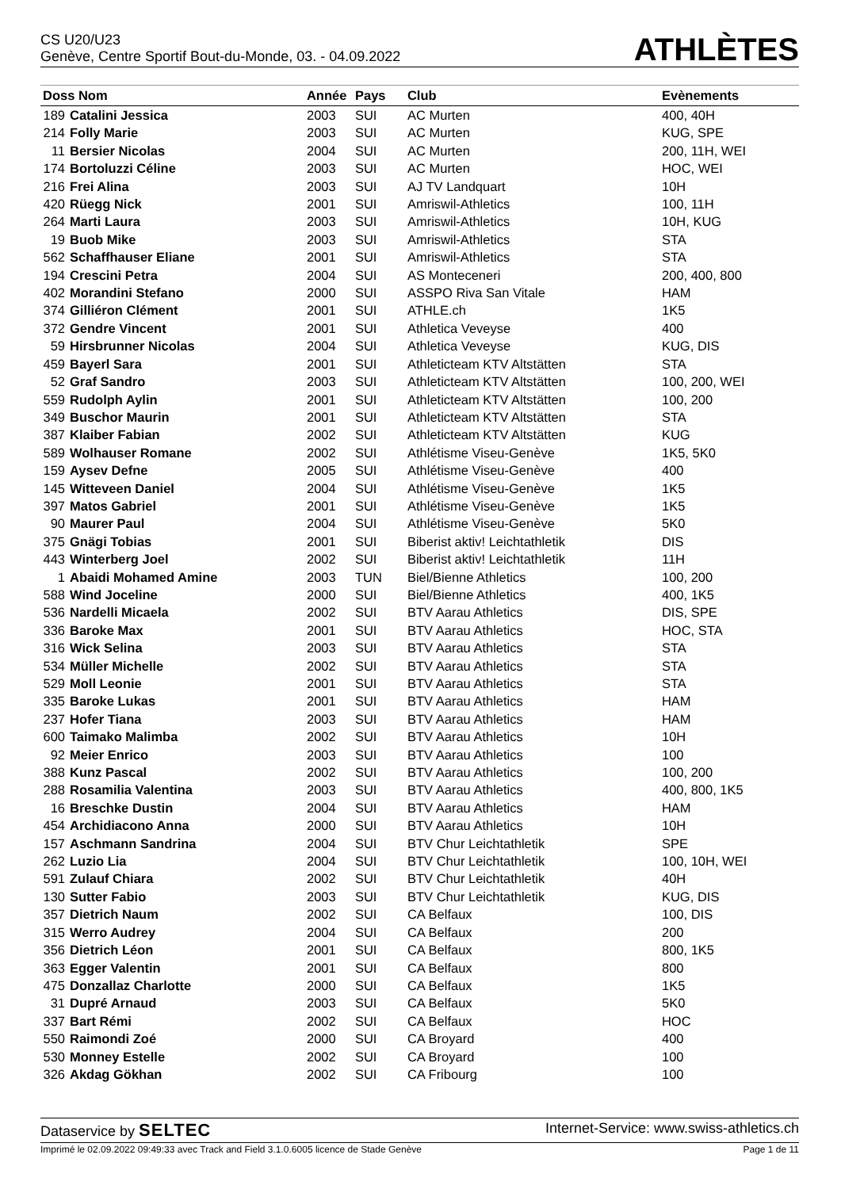CS U20/U23
Genève, Centre Sportif Bout-du-Monde, 03. - 04.09.2022
ATHLÈTES
| Doss Nom | | Année | Pays | Club | Evènements |
| --- | --- | --- | --- | --- | --- |
| 189 | Catalini Jessica | 2003 | SUI | AC Murten | 400, 40H |
| 214 | Folly Marie | 2003 | SUI | AC Murten | KUG, SPE |
| 11 | Bersier Nicolas | 2004 | SUI | AC Murten | 200, 11H, WEI |
| 174 | Bortoluzzi Céline | 2003 | SUI | AC Murten | HOC, WEI |
| 216 | Frei Alina | 2003 | SUI | AJ TV Landquart | 10H |
| 420 | Rüegg Nick | 2001 | SUI | Amriswil-Athletics | 100, 11H |
| 264 | Marti Laura | 2003 | SUI | Amriswil-Athletics | 10H, KUG |
| 19 | Buob Mike | 2003 | SUI | Amriswil-Athletics | STA |
| 562 | Schaffhauser Eliane | 2001 | SUI | Amriswil-Athletics | STA |
| 194 | Crescini Petra | 2004 | SUI | AS Monteceneri | 200, 400, 800 |
| 402 | Morandini Stefano | 2000 | SUI | ASSPO Riva San Vitale | HAM |
| 374 | Gilliéron Clément | 2001 | SUI | ATHLE.ch | 1K5 |
| 372 | Gendre Vincent | 2001 | SUI | Athletica Veveyse | 400 |
| 59 | Hirsbrunner Nicolas | 2004 | SUI | Athletica Veveyse | KUG, DIS |
| 459 | Bayerl Sara | 2001 | SUI | Athleticteam KTV Altstätten | STA |
| 52 | Graf Sandro | 2003 | SUI | Athleticteam KTV Altstätten | 100, 200, WEI |
| 559 | Rudolph Aylin | 2001 | SUI | Athleticteam KTV Altstätten | 100, 200 |
| 349 | Buschor Maurin | 2001 | SUI | Athleticteam KTV Altstätten | STA |
| 387 | Klaiber Fabian | 2002 | SUI | Athleticteam KTV Altstätten | KUG |
| 589 | Wolhauser Romane | 2002 | SUI | Athlétisme Viseu-Genève | 1K5, 5K0 |
| 159 | Aysev Defne | 2005 | SUI | Athlétisme Viseu-Genève | 400 |
| 145 | Witteveen Daniel | 2004 | SUI | Athlétisme Viseu-Genève | 1K5 |
| 397 | Matos Gabriel | 2001 | SUI | Athlétisme Viseu-Genève | 1K5 |
| 90 | Maurer Paul | 2004 | SUI | Athlétisme Viseu-Genève | 5K0 |
| 375 | Gnägi Tobias | 2001 | SUI | Biberist aktiv! Leichtathletik | DIS |
| 443 | Winterberg Joel | 2002 | SUI | Biberist aktiv! Leichtathletik | 11H |
| 1 | Abaidi Mohamed Amine | 2003 | TUN | Biel/Bienne Athletics | 100, 200 |
| 588 | Wind Joceline | 2000 | SUI | Biel/Bienne Athletics | 400, 1K5 |
| 536 | Nardelli Micaela | 2002 | SUI | BTV Aarau Athletics | DIS, SPE |
| 336 | Baroke Max | 2001 | SUI | BTV Aarau Athletics | HOC, STA |
| 316 | Wick Selina | 2003 | SUI | BTV Aarau Athletics | STA |
| 534 | Müller Michelle | 2002 | SUI | BTV Aarau Athletics | STA |
| 529 | Moll Leonie | 2001 | SUI | BTV Aarau Athletics | STA |
| 335 | Baroke Lukas | 2001 | SUI | BTV Aarau Athletics | HAM |
| 237 | Hofer Tiana | 2003 | SUI | BTV Aarau Athletics | HAM |
| 600 | Taimako Malimba | 2002 | SUI | BTV Aarau Athletics | 10H |
| 92 | Meier Enrico | 2003 | SUI | BTV Aarau Athletics | 100 |
| 388 | Kunz Pascal | 2002 | SUI | BTV Aarau Athletics | 100, 200 |
| 288 | Rosamilia Valentina | 2003 | SUI | BTV Aarau Athletics | 400, 800, 1K5 |
| 16 | Breschke Dustin | 2004 | SUI | BTV Aarau Athletics | HAM |
| 454 | Archidiacono Anna | 2000 | SUI | BTV Aarau Athletics | 10H |
| 157 | Aschmann Sandrina | 2004 | SUI | BTV Chur Leichtathletik | SPE |
| 262 | Luzio Lia | 2004 | SUI | BTV Chur Leichtathletik | 100, 10H, WEI |
| 591 | Zulauf Chiara | 2002 | SUI | BTV Chur Leichtathletik | 40H |
| 130 | Sutter Fabio | 2003 | SUI | BTV Chur Leichtathletik | KUG, DIS |
| 357 | Dietrich Naum | 2002 | SUI | CA Belfaux | 100, DIS |
| 315 | Werro Audrey | 2004 | SUI | CA Belfaux | 200 |
| 356 | Dietrich Léon | 2001 | SUI | CA Belfaux | 800, 1K5 |
| 363 | Egger Valentin | 2001 | SUI | CA Belfaux | 800 |
| 475 | Donzallaz Charlotte | 2000 | SUI | CA Belfaux | 1K5 |
| 31 | Dupré Arnaud | 2003 | SUI | CA Belfaux | 5K0 |
| 337 | Bart Rémi | 2002 | SUI | CA Belfaux | HOC |
| 550 | Raimondi Zoé | 2000 | SUI | CA Broyard | 400 |
| 530 | Monney Estelle | 2002 | SUI | CA Broyard | 100 |
| 326 | Akdag Gökhan | 2002 | SUI | CA Fribourg | 100 |
Dataservice by SELTEC
Internet-Service: www.swiss-athletics.ch
Imprimé le 02.09.2022 09:49:33 avec Track and Field 3.1.0.6005 licence de Stade Genève
Page 1 de 11